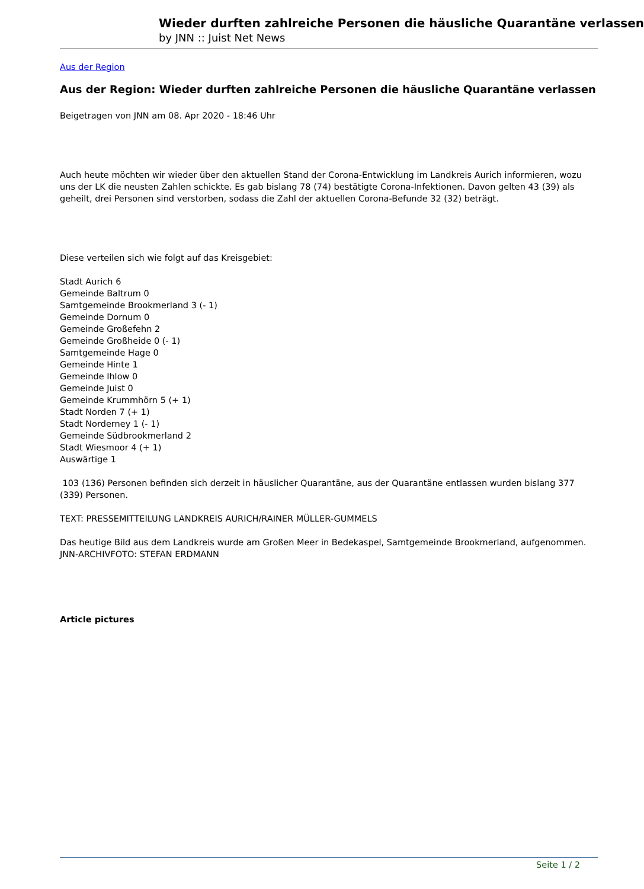Wieder durften zahlreiche Personen die häusliche Quarantäne verlassen
by JNN :: Juist Net News
Aus der Region
Aus der Region: Wieder durften zahlreiche Personen die häusliche Quarantäne verlassen
Beigetragen von JNN am 08. Apr 2020 - 18:46 Uhr
Auch heute möchten wir wieder über den aktuellen Stand der Corona-Entwicklung im Landkreis Aurich informieren, wozu uns der LK die neusten Zahlen schickte. Es gab bislang 78 (74) bestätigte Corona-Infektionen. Davon gelten 43 (39) als geheilt, drei Personen sind verstorben, sodass die Zahl der aktuellen Corona-Befunde 32 (32) beträgt.
Diese verteilen sich wie folgt auf das Kreisgebiet:
Stadt Aurich 6
Gemeinde Baltrum 0
Samtgemeinde Brookmerland 3 (- 1)
Gemeinde Dornum 0
Gemeinde Großefehn 2
Gemeinde Großheide 0 (- 1)
Samtgemeinde Hage 0
Gemeinde Hinte 1
Gemeinde Ihlow 0
Gemeinde Juist 0
Gemeinde Krummhörn 5 (+ 1)
Stadt Norden 7 (+ 1)
Stadt Norderney 1 (- 1)
Gemeinde Südbrookmerland 2
Stadt Wiesmoor 4 (+ 1)
Auswärtige 1
103 (136) Personen befinden sich derzeit in häuslicher Quarantäne, aus der Quarantäne entlassen wurden bislang 377 (339) Personen.
TEXT: PRESSEMITTEILUNG LANDKREIS AURICH/RAINER MÜLLER-GUMMELS
Das heutige Bild aus dem Landkreis wurde am Großen Meer in Bedekaspel, Samtgemeinde Brookmerland, aufgenommen. JNN-ARCHIVFOTO: STEFAN ERDMANN
Article pictures
Seite 1 / 2